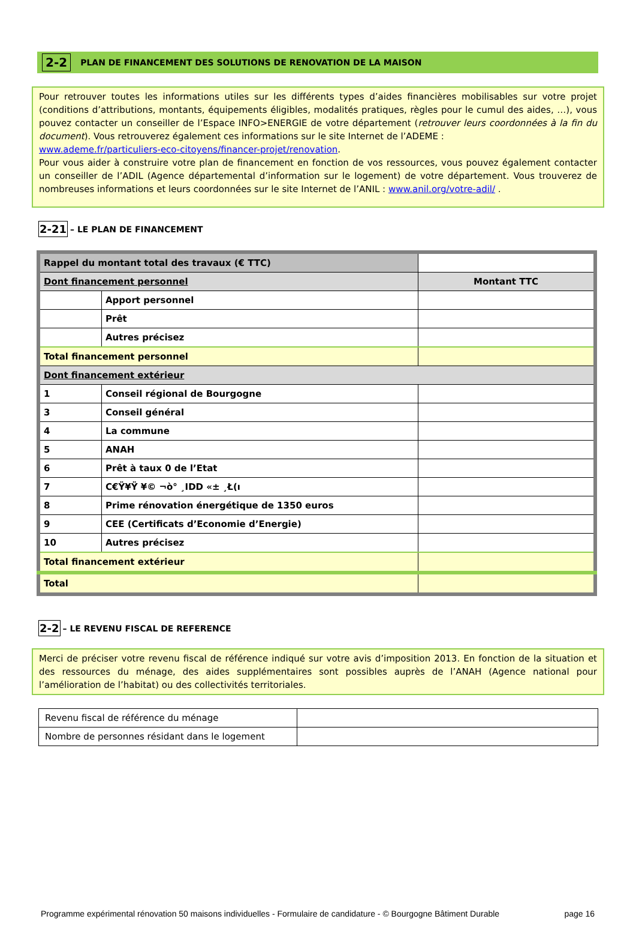2-2 PLAN DE FINANCEMENT DES SOLUTIONS DE RENOVATION DE LA MAISON
Pour retrouver toutes les informations utiles sur les différents types d’aides financières mobilisables sur votre projet (conditions d’attributions, montants, équipements éligibles, modalités pratiques, règles pour le cumul des aides, …), vous pouvez contacter un conseiller de l’Espace INFO>ENERGIE de votre département (retrouver leurs coordonnées à la fin du document). Vous retrouverez également ces informations sur le site Internet de l’ADEME :
www.ademe.fr/particuliers-eco-citoyens/financer-projet/renovation.
Pour vous aider à construire votre plan de financement en fonction de vos ressources, vous pouvez également contacter un conseiller de l’ADIL (Agence départemental d’information sur le logement) de votre département. Vous trouverez de nombreuses informations et leurs coordonnées sur le site Internet de l’ANIL : www.anil.org/votre-adil/ .
2-21 – LE PLAN DE FINANCEMENT
| Rappel du montant total des travaux (€ TTC) | | |
| Dont financement personnel | | Montant TTC |
| | Apport personnel | |
| | Prêt | |
| | Autres précisez | |
| Total financement personnel | | |
| Dont financement extérieur | | |
| 1 | Conseil régional de Bourgogne | |
| 3 | Conseil général | |
| 4 | La commune | |
| 5 | ANAH | |
| 6 | Prêt à taux 0 de l’Etat | |
| 7 | C€Ÿ¥Ÿ ¥© ¬ò° ¸IDD «± ¸Ł(ı | |
| 8 | Prime rénovation énergétique de 1350 euros | |
| 9 | CEE (Certificats d’Economie d’Energie) | |
| 10 | Autres précisez | |
| Total financement extérieur | | |
| Total | | |
2-2 – LE REVENU FISCAL DE REFERENCE
Merci de préciser votre revenu fiscal de référence indiqué sur votre avis d’imposition 2013. En fonction de la situation et des ressources du ménage, des aides supplémentaires sont possibles auprès de l’ANAH (Agence national pour l’amélioration de l’habitat) ou des collectivités territoriales.
| Revenu fiscal de référence du ménage | |
| Nombre de personnes résidant dans le logement | |
Programme expérimental rénovation 50 maisons individuelles - Formulaire de candidature - © Bourgogne Bâtiment Durable page 16